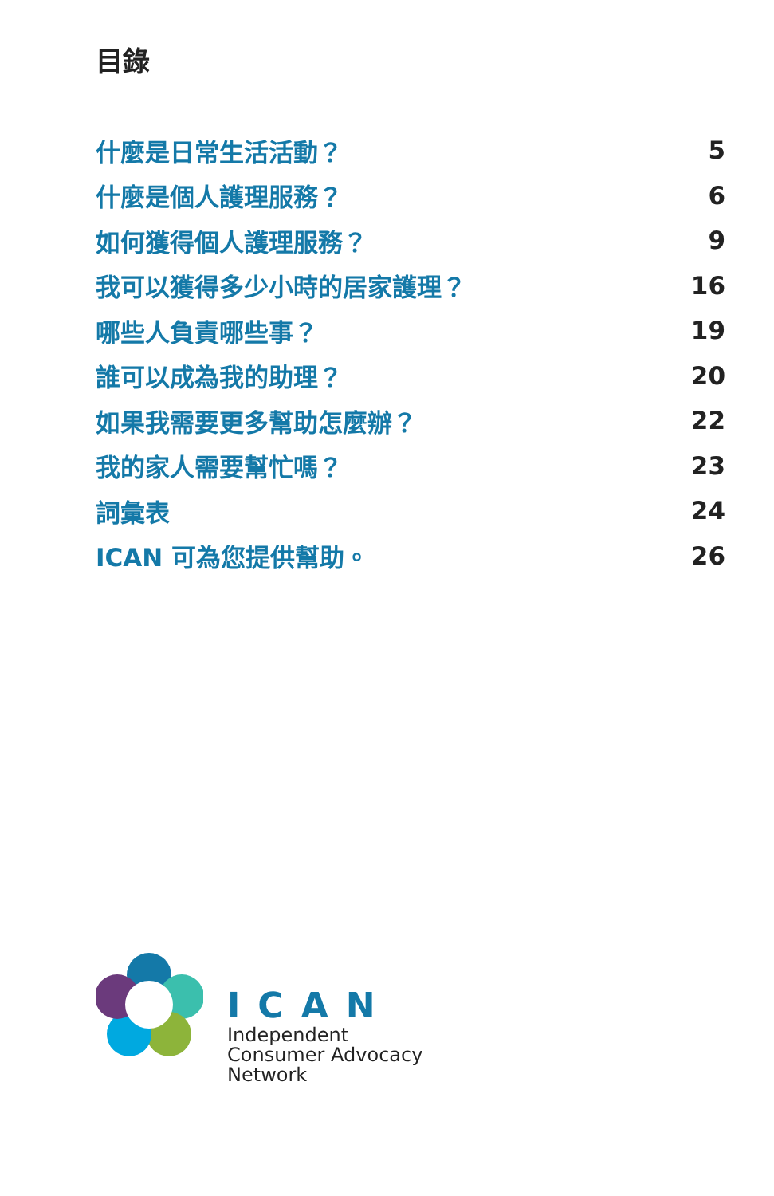目錄
什麼是日常生活活動？ 5
什麼是個人護理服務？ 6
如何獲得個人護理服務？ 9
我可以獲得多少小時的居家護理？ 16
哪些人負責哪些事？ 19
誰可以成為我的助理？ 20
如果我需要更多幫助怎麼辦？ 22
我的家人需要幫忙嗎？ 23
詞彙表 24
ICAN 可為您提供幫助。 26
ICAN
Independent
Consumer Advocacy
Network